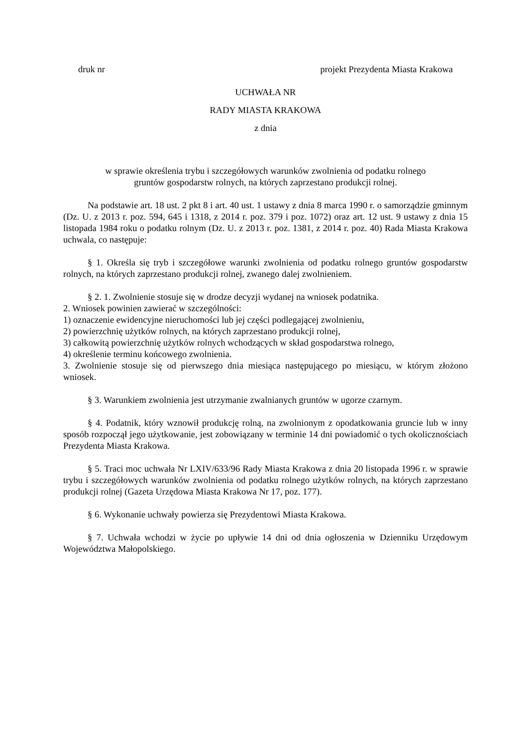druk nr projekt Prezydenta Miasta Krakowa
UCHWAŁA NR
RADY MIASTA KRAKOWA
z dnia
w sprawie określenia trybu i szczegółowych warunków zwolnienia od podatku rolnego
gruntów gospodarstw rolnych, na których zaprzestano produkcji rolnej.
Na podstawie art. 18 ust. 2 pkt 8 i art. 40 ust. 1 ustawy z dnia 8 marca 1990 r. o samorządzie gminnym (Dz. U. z 2013 r. poz. 594, 645 i 1318, z 2014 r. poz. 379 i poz. 1072) oraz art. 12 ust. 9 ustawy z dnia 15 listopada 1984 roku o podatku rolnym (Dz. U. z 2013 r. poz. 1381, z 2014 r. poz. 40) Rada Miasta Krakowa uchwala, co następuje:
§ 1. Określa się tryb i szczegółowe warunki zwolnienia od podatku rolnego gruntów gospodarstw rolnych, na których zaprzestano produkcji rolnej, zwanego dalej zwolnieniem.
§ 2. 1. Zwolnienie stosuje się w drodze decyzji wydanej na wniosek podatnika.
2. Wniosek powinien zawierać w szczególności:
1) oznaczenie ewidencyjne nieruchomości lub jej części podlegającej zwolnieniu,
2) powierzchnię użytków rolnych, na których zaprzestano produkcji rolnej,
3) całkowitą powierzchnię użytków rolnych wchodzących w skład gospodarstwa rolnego,
4) określenie terminu końcowego zwolnienia.
3. Zwolnienie stosuje się od pierwszego dnia miesiąca następującego po miesiącu, w którym złożono wniosek.
§ 3. Warunkiem zwolnienia jest utrzymanie zwalnianych gruntów w ugorze czarnym.
§ 4. Podatnik, który wznowił produkcję rolną, na zwolnionym z opodatkowania gruncie lub w inny sposób rozpoczął jego użytkowanie, jest zobowiązany w terminie 14 dni powiadomić o tych okolicznościach Prezydenta Miasta Krakowa.
§ 5. Traci moc uchwała Nr LXIV/633/96 Rady Miasta Krakowa z dnia 20 listopada 1996 r. w sprawie trybu i szczegółowych warunków zwolnienia od podatku rolnego użytków rolnych, na których zaprzestano produkcji rolnej (Gazeta Urzędowa Miasta Krakowa Nr 17, poz. 177).
§ 6. Wykonanie uchwały powierza się Prezydentowi Miasta Krakowa.
§ 7. Uchwała wchodzi w życie po upływie 14 dni od dnia ogłoszenia w Dzienniku Urzędowym Województwa Małopolskiego.